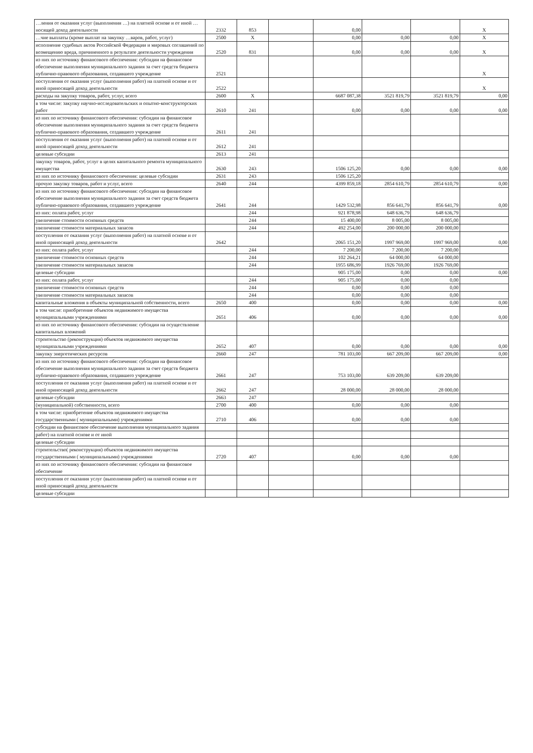| …ления от оказания услуг (выполнения …) на платной основе и от иной …носящей доход деятельности | 2332 | 853 | | 0,00 | | | X |
| …чие выплаты (кроме выплат на закупку …варов, работ, услуг) | 2500 | X | | 0,00 | 0,00 | 0,00 | X |
| исполнение судебных актов Российской Федерации и мировых соглашений по возмещению вреда, причиненного в результате деятельности учреждения | 2520 | 831 | | 0,00 | 0,00 | 0,00 | X |
| из них по источнику финансового обеспечения: субсидии на финансовое обеспечение выполнения муниципального задания за счет средств бюджета публично-правового образования, создавшего учреждение | 2521 | | | | | | X |
| поступления от оказания услуг (выполнения работ) на платной основе и от иной приносящей доход деятельности | 2522 | | | | | | X |
| расходы на закупку товаров, работ, услуг, всего | 2600 | X | | 6687 087,38 | 3521 819,79 | 3521 819,79 | 0,00 |
| в том числе: закупку научно-исследовательских и опытно-конструкторских работ | 2610 | 241 | | 0,00 | 0,00 | 0,00 | 0,00 |
| из них по источнику финансового обеспечения: субсидии на финансовое обеспечение выполнения муниципального задания за счет средств бюджета публично-правового образования, создавшего учреждение | 2611 | 241 | | | | | |
| поступления от оказания услуг (выполнения работ) на платной основе и от иной приносящей доход деятельности | 2612 | 241 | | | | | |
| целевые субсидии | 2613 | 241 | | | | | |
| закупку товаров, работ, услуг в целях капитального ремонта муниципального имущества | 2630 | 243 | | 1506 125,20 | 0,00 | 0,00 | 0,00 |
| из них по источнику финансового обеспечения: целевые субсидии | 2631 | 243 | | 1506 125,20 | | | |
| прочую закупку товаров, работ и услуг, всего | 2640 | 244 | | 4399 859,18 | 2854 610,79 | 2854 610,79 | 0,00 |
| из них по источнику финансового обеспечения: субсидии на финансовое обеспечение выполнения муниципального задания за счет средств бюджета публично-правового образования, создавшего учреждение | 2641 | 244 | | 1429 532,98 | 856 641,79 | 856 641,79 | 0,00 |
| из них: оплата работ, услуг | | 244 | | 921 878,98 | 648 636,79 | 648 636,79 | |
| увеличение стоимости основных средств | | 244 | | 15 400,00 | 8 005,00 | 8 005,00 | |
| увеличение стоимости материальных запасов | | 244 | | 492 254,00 | 200 000,00 | 200 000,00 | |
| поступления от оказания услуг (выполнения работ) на платной основе и от иной приносящей доход деятельности | 2642 | | | 2065 151,20 | 1997 969,00 | 1997 969,00 | 0,00 |
| из них: оплата работ, услуг | | 244 | | 7 200,00 | 7 200,00 | 7 200,00 | |
| увеличение стоимости основных средств | | 244 | | 102 264,21 | 64 000,00 | 64 000,00 | |
| увеличение стоимости материальных запасов | | 244 | | 1955 686,99 | 1926 769,00 | 1926 769,00 | |
| целевые субсидии | | | | 905 175,00 | 0,00 | 0,00 | 0,00 |
| из них: оплата работ, услуг | | 244 | | 905 175,00 | 0,00 | 0,00 | |
| увеличение стоимости основных средств | | 244 | | 0,00 | 0,00 | 0,00 | |
| увеличение стоимости материальных запасов | | 244 | | 0,00 | 0,00 | 0,00 | |
| капитальные вложения в объекты муниципальной собственности, всего | 2650 | 400 | | 0,00 | 0,00 | 0,00 | 0,00 |
| в том числе: приобретение объектов недвижимого имущества муниципальными учреждениями | 2651 | 406 | | 0,00 | 0,00 | 0,00 | 0,00 |
| из них по источнику финансового обеспечения: субсидии на осуществление капитальных вложений | | | | | | | |
| строительство (реконструкция) объектов недвижимого имущества муниципальными учреждениями | 2652 | 407 | | 0,00 | 0,00 | 0,00 | 0,00 |
| закупку энергетических ресурсов | 2660 | 247 | | 781 103,00 | 667 209,00 | 667 209,00 | 0,00 |
| из них по источнику финансового обеспечения: субсидии на финансовое обеспечение выполнения муниципального задания за счет средств бюджета публично-правового образования, создавшего учреждение | 2661 | 247 | | 753 103,00 | 639 209,00 | 639 209,00 | |
| поступления от оказания услуг (выполнения работ) на платной основе и от иной приносящей доход деятельности | 2662 | 247 | | 28 000,00 | 28 000,00 | 28 000,00 | |
| целевые субсидии | 2663 | 247 | | | | | |
| (муниципальной) собственности, всего | 2700 | 400 | | 0,00 | 0,00 | 0,00 | |
| в том числе: приобретение объектов недвижимого имущества государственными ( муниципальными) учреждениями | 2710 | 406 | | 0,00 | 0,00 | 0,00 | |
| субсидии на финансовое обеспечение выполнения муниципального задания | | | | | | | |
| работ) на платной основе и от иной | | | | | | | |
| целевые субсидии | | | | | | | |
| строительство( реконструкция) объектов недвижимого имущества государственными ( муниципальными) учреждениями | 2720 | 407 | | 0,00 | 0,00 | 0,00 | |
| из них по источнику финансового обеспечения: субсидии на финансовое обеспечение | | | | | | | |
| поступления от оказания услуг (выполнения работ) на платной основе и от иной приносящей доход деятельности | | | | | | | |
| целевые субсидии | | | | | | | |